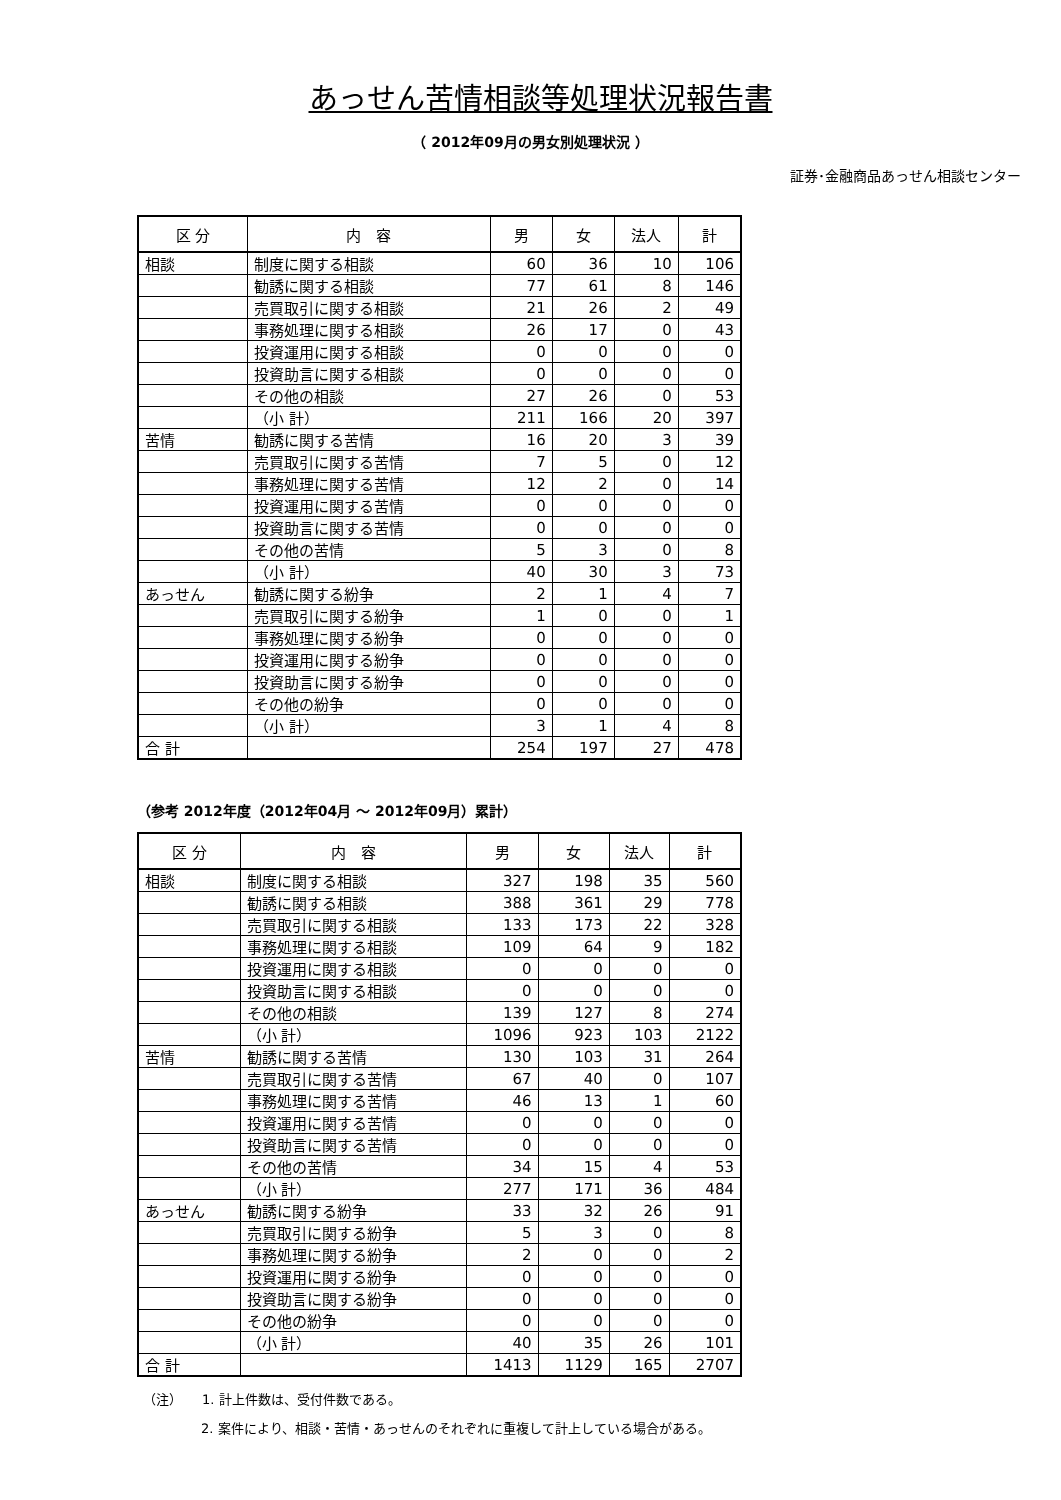あっせん苦情相談等処理状況報告書
（ 2012年09月の男女別処理状況 ）
証券･金融商品あっせん相談センター
| 区 分 | 内 容 | 男 | 女 | 法人 | 計 |
| --- | --- | --- | --- | --- | --- |
| 相談 | 制度に関する相談 | 60 | 36 | 10 | 106 |
| | 勧誘に関する相談 | 77 | 61 | 8 | 146 |
| | 売買取引に関する相談 | 21 | 26 | 2 | 49 |
| | 事務処理に関する相談 | 26 | 17 | 0 | 43 |
| | 投資運用に関する相談 | 0 | 0 | 0 | 0 |
| | 投資助言に関する相談 | 0 | 0 | 0 | 0 |
| | その他の相談 | 27 | 26 | 0 | 53 |
| | （小 計） | 211 | 166 | 20 | 397 |
| 苦情 | 勧誘に関する苦情 | 16 | 20 | 3 | 39 |
| | 売買取引に関する苦情 | 7 | 5 | 0 | 12 |
| | 事務処理に関する苦情 | 12 | 2 | 0 | 14 |
| | 投資運用に関する苦情 | 0 | 0 | 0 | 0 |
| | 投資助言に関する苦情 | 0 | 0 | 0 | 0 |
| | その他の苦情 | 5 | 3 | 0 | 8 |
| | （小 計） | 40 | 30 | 3 | 73 |
| あっせん | 勧誘に関する紛争 | 2 | 1 | 4 | 7 |
| | 売買取引に関する紛争 | 1 | 0 | 0 | 1 |
| | 事務処理に関する紛争 | 0 | 0 | 0 | 0 |
| | 投資運用に関する紛争 | 0 | 0 | 0 | 0 |
| | 投資助言に関する紛争 | 0 | 0 | 0 | 0 |
| | その他の紛争 | 0 | 0 | 0 | 0 |
| | （小 計） | 3 | 1 | 4 | 8 |
| 合 計 | | 254 | 197 | 27 | 478 |
（参考 2012年度（2012年04月 ～ 2012年09月）累計）
| 区 分 | 内 容 | 男 | 女 | 法人 | 計 |
| --- | --- | --- | --- | --- | --- |
| 相談 | 制度に関する相談 | 327 | 198 | 35 | 560 |
| | 勧誘に関する相談 | 388 | 361 | 29 | 778 |
| | 売買取引に関する相談 | 133 | 173 | 22 | 328 |
| | 事務処理に関する相談 | 109 | 64 | 9 | 182 |
| | 投資運用に関する相談 | 0 | 0 | 0 | 0 |
| | 投資助言に関する相談 | 0 | 0 | 0 | 0 |
| | その他の相談 | 139 | 127 | 8 | 274 |
| | （小 計） | 1096 | 923 | 103 | 2122 |
| 苦情 | 勧誘に関する苦情 | 130 | 103 | 31 | 264 |
| | 売買取引に関する苦情 | 67 | 40 | 0 | 107 |
| | 事務処理に関する苦情 | 46 | 13 | 1 | 60 |
| | 投資運用に関する苦情 | 0 | 0 | 0 | 0 |
| | 投資助言に関する苦情 | 0 | 0 | 0 | 0 |
| | その他の苦情 | 34 | 15 | 4 | 53 |
| | （小 計） | 277 | 171 | 36 | 484 |
| あっせん | 勧誘に関する紛争 | 33 | 32 | 26 | 91 |
| | 売買取引に関する紛争 | 5 | 3 | 0 | 8 |
| | 事務処理に関する紛争 | 2 | 0 | 0 | 2 |
| | 投資運用に関する紛争 | 0 | 0 | 0 | 0 |
| | 投資助言に関する紛争 | 0 | 0 | 0 | 0 |
| | その他の紛争 | 0 | 0 | 0 | 0 |
| | （小 計） | 40 | 35 | 26 | 101 |
| 合 計 | | 1413 | 1129 | 165 | 2707 |
（注）　　1. 計上件数は、受付件数である。
2. 案件により、相談・苦情・あっせんのそれぞれに重複して計上している場合がある。